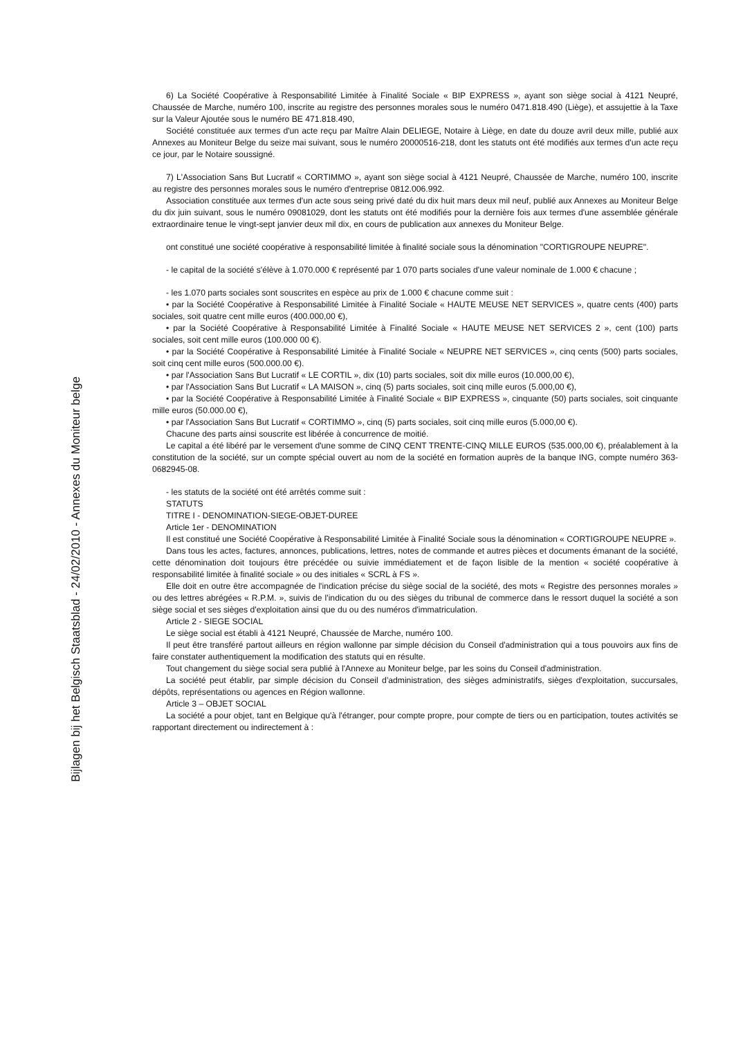Bijlagen bij het Belgisch Staatsblad - 24/02/2010 - Annexes du Moniteur belge
6) La Société Coopérative à Responsabilité Limitée à Finalité Sociale « BIP EXPRESS », ayant son siège social à 4121 Neupré, Chaussée de Marche, numéro 100, inscrite au registre des personnes morales sous le numéro 0471.818.490 (Liège), et assujettie à la Taxe sur la Valeur Ajoutée sous le numéro BE 471.818.490,
Société constituée aux termes d'un acte reçu par Maître Alain DELIEGE, Notaire à Liège, en date du douze avril deux mille, publié aux Annexes au Moniteur Belge du seize mai suivant, sous le numéro 20000516-218, dont les statuts ont été modifiés aux termes d'un acte reçu ce jour, par le Notaire soussigné.
7) L'Association Sans But Lucratif « CORTIMMO », ayant son siège social à 4121 Neupré, Chaussée de Marche, numéro 100, inscrite au registre des personnes morales sous le numéro d'entreprise 0812.006.992.
Association constituée aux termes d'un acte sous seing privé daté du dix huit mars deux mil neuf, publié aux Annexes au Moniteur Belge du dix juin suivant, sous le numéro 09081029, dont les statuts ont été modifiés pour la dernière fois aux termes d'une assemblée générale extraordinaire tenue le vingt-sept janvier deux mil dix, en cours de publication aux annexes du Moniteur Belge.
ont constitué une société coopérative à responsabilité limitée à finalité sociale sous la dénomination "CORTIGROUPE NEUPRE".
- le capital de la société s'élève à 1.070.000 € représenté par 1 070 parts sociales d'une valeur nominale de 1.000 € chacune ;
- les 1.070 parts sociales sont souscrites en espèce au prix de 1.000 € chacune comme suit :
• par la Société Coopérative à Responsabilité Limitée à Finalité Sociale « HAUTE MEUSE NET SERVICES », quatre cents (400) parts sociales, soit quatre cent mille euros (400.000,00 €),
• par la Société Coopérative à Responsabilité Limitée à Finalité Sociale « HAUTE MEUSE NET SERVICES 2 », cent (100) parts sociales, soit cent mille euros (100.000 00 €).
• par la Société Coopérative à Responsabilité Limitée à Finalité Sociale « NEUPRE NET SERVICES », cinq cents (500) parts sociales, soit cinq cent mille euros (500.000.00 €).
• par l'Association Sans But Lucratif « LE CORTIL », dix (10) parts sociales, soit dix mille euros (10.000,00 €),
• par l'Association Sans But Lucratif « LA MAISON », cinq (5) parts sociales, soit cinq mille euros (5.000,00 €),
• par la Société Coopérative à Responsabilité Limitée à Finalité Sociale « BIP EXPRESS », cinquante (50) parts sociales, soit cinquante mille euros (50.000.00 €),
• par l'Association Sans But Lucratif « CORTIMMO », cinq (5) parts sociales, soit cinq mille euros (5.000,00 €).
Chacune des parts ainsi souscrite est libérée à concurrence de moitié.
Le capital a été libéré par le versement d'une somme de CINQ CENT TRENTE-CINQ MILLE EUROS (535.000,00 €), préalablement à la constitution de la société, sur un compte spécial ouvert au nom de la société en formation auprès de la banque ING, compte numéro 363-0682945-08.
- les statuts de la société ont été arrêtés comme suit :
STATUTS
TITRE I - DENOMINATION-SIEGE-OBJET-DUREE
Article 1er - DENOMINATION
Il est constitué une Société Coopérative à Responsabilité Limitée à Finalité Sociale sous la dénomination « CORTIGROUPE NEUPRE ».
Dans tous les actes, factures, annonces, publications, lettres, notes de commande et autres pièces et documents émanant de la société, cette dénomination doit toujours être précédée ou suivie immédiatement et de façon lisible de la mention « société coopérative à responsabilité limitée à finalité sociale » ou des initiales « SCRL à FS ».
Elle doit en outre être accompagnée de l'indication précise du siège social de la société, des mots « Registre des personnes morales » ou des lettres abrégées « R.P.M. », suivis de l'indication du ou des sièges du tribunal de commerce dans le ressort duquel la société a son siège social et ses sièges d'exploitation ainsi que du ou des numéros d'immatriculation.
Article 2 - SIEGE SOCIAL
Le siège social est établi à 4121 Neupré, Chaussée de Marche, numéro 100.
Il peut être transféré partout ailleurs en région wallonne par simple décision du Conseil d'administration qui a tous pouvoirs aux fins de faire constater authentiquement la modification des statuts qui en résulte.
Tout changement du siège social sera publié à l'Annexe au Moniteur belge, par les soins du Conseil d'administration.
La société peut établir, par simple décision du Conseil d'administration, des sièges administratifs, sièges d'exploitation, succursales, dépôts, représentations ou agences en Région wallonne.
Article 3 – OBJET SOCIAL
La société a pour objet, tant en Belgique qu'à l'étranger, pour compte propre, pour compte de tiers ou en participation, toutes activités se rapportant directement ou indirectement à :